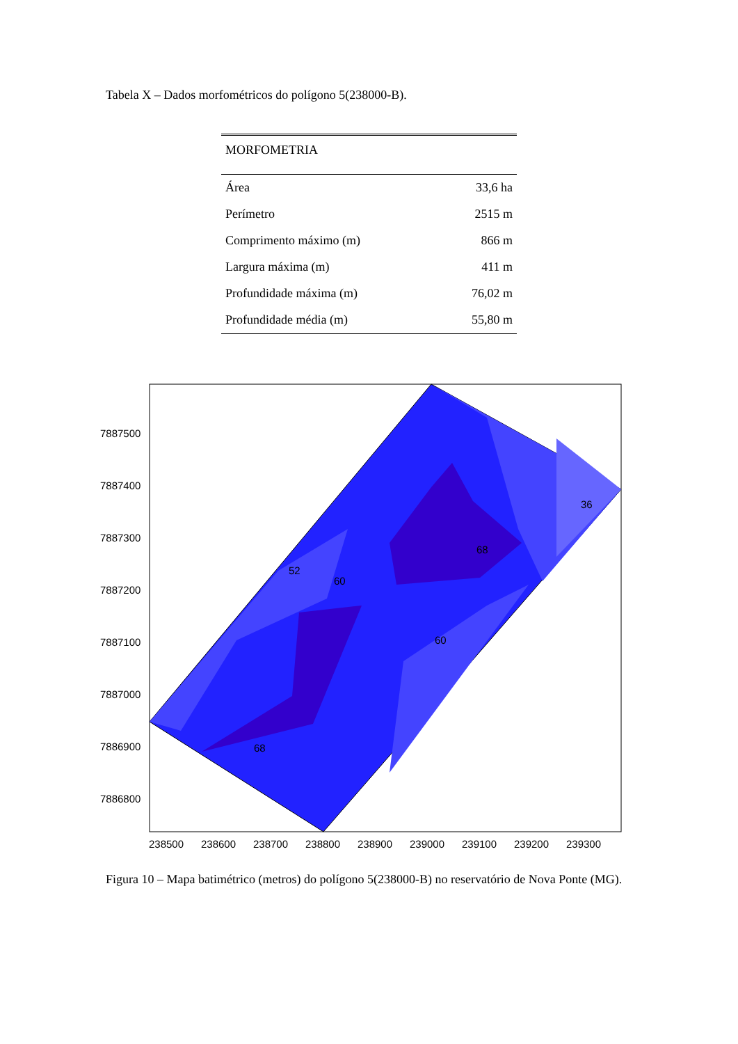Tabela X – Dados morfométricos do polígono 5(238000-B).
| MORFOMETRIA | |
| --- | --- |
| Área | 33,6 ha |
| Perímetro | 2515 m |
| Comprimento máximo (m) | 866 m |
| Largura máxima (m) | 411 m |
| Profundidade máxima (m) | 76,02 m |
| Profundidade média (m) | 55,80 m |
7887500
7887400
7887300
7887200
7887100
7887000
7886900
7886800
238500
238600
238700
238800
238900
239000
239100
239200
239300
52
60
68
60
68
36
Figura 10 – Mapa batimétrico (metros) do polígono 5(238000-B) no reservatório de Nova Ponte (MG).